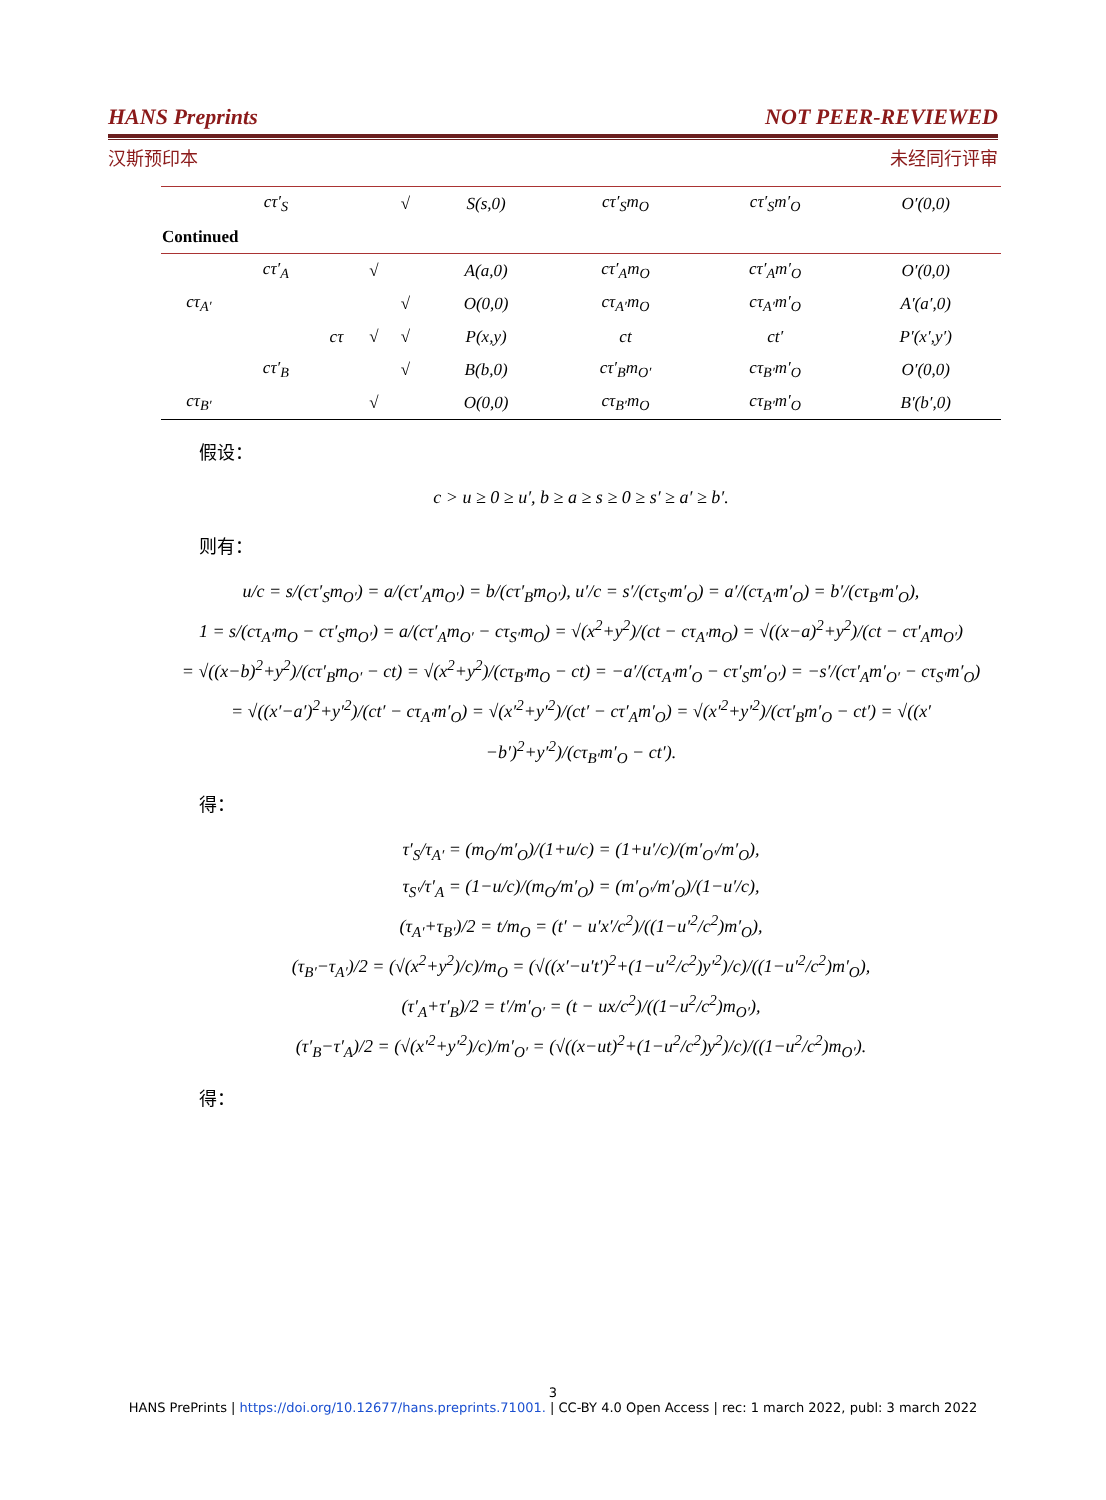HANS Preprints NOT PEER-REVIEWED
汉斯预印本 未经同行评审
| | cτ′<sub>S</sub> | | | √ | S(s,0) | cτ′<sub>S</sub>m<sub>O</sub> | cτ′<sub>S</sub>m′<sub>O</sub> | O′(0,0) |
| Continued | | | | | | | | |
| | cτ′<sub>A</sub> | | √ | | A(a,0) | cτ′<sub>A</sub>m<sub>O</sub> | cτ′<sub>A</sub>m′<sub>O</sub> | O′(0,0) |
| cτ<sub>A′</sub> | | | | √ | O(0,0) | cτ<sub>A′</sub>m<sub>O</sub> | cτ<sub>A′</sub>m′<sub>O</sub> | A′(a′,0) |
| | | cτ | √ | √ | P(x,y) | ct | ct′ | P′(x′,y′) |
| | cτ′<sub>B</sub> | | | √ | B(b,0) | cτ′<sub>B</sub>m<sub>O′</sub> | cτ<sub>B′</sub>m′<sub>O</sub> | O′(0,0) |
| cτ<sub>B′</sub> | | | √ | | O(0,0) | cτ<sub>B′</sub>m<sub>O</sub> | cτ<sub>B′</sub>m′<sub>O</sub> | B′(b′,0) |
假设：
c > u ≥ 0 ≥ u′, b ≥ a ≥ s ≥ 0 ≥ s′ ≥ a′ ≥ b′.
则有：
u/c = s/(cτ′<sub>S</sub>m<sub>O′</sub>) = a/(cτ′<sub>A</sub>m<sub>O′</sub>) = b/(cτ′<sub>B</sub>m<sub>O′</sub>), u′/c = s′/(cτ<sub>S′</sub>m′<sub>O</sub>) = a′/(cτ<sub>A′</sub>m′<sub>O</sub>) = b′/(cτ<sub>B′</sub>m′<sub>O</sub>),
1 = s/(cτ<sub>A′</sub>m<sub>O</sub> − cτ′<sub>S</sub>m<sub>O′</sub>) = a/(cτ′<sub>A</sub>m<sub>O′</sub> − cτ<sub>S′</sub>m<sub>O</sub>) = √(x<sup>2</sup>+y<sup>2</sup>)/(ct − cτ<sub>A′</sub>m<sub>O</sub>) = √((x−a)<sup>2</sup>+y<sup>2</sup>)/(ct − cτ′<sub>A</sub>m<sub>O′</sub>)
= √((x−b)<sup>2</sup>+y<sup>2</sup>)/(cτ′<sub>B</sub>m<sub>O′</sub> − ct) = √(x<sup>2</sup>+y<sup>2</sup>)/(cτ<sub>B′</sub>m<sub>O</sub> − ct) = −a′/(cτ<sub>A′</sub>m′<sub>O</sub> − cτ′<sub>S</sub>m′<sub>O′</sub>) = −s′/(cτ′<sub>A</sub>m′<sub>O′</sub> − cτ<sub>S′</sub>m′<sub>O</sub>)
= √((x′−a′)<sup>2</sup>+y′<sup>2</sup>)/(ct′ − cτ<sub>A′</sub>m′<sub>O</sub>) = √(x′<sup>2</sup>+y′<sup>2</sup>)/(ct′ − cτ′<sub>A</sub>m′<sub>O</sub>) = √(x′<sup>2</sup>+y′<sup>2</sup>)/(cτ′<sub>B</sub>m′<sub>O</sub> − ct′) = √((x′−b′)<sup>2</sup>+y′<sup>2</sup>)/(cτ<sub>B′</sub>m′<sub>O</sub> − ct′).
得：
τ′<sub>S</sub>/τ<sub>A′</sub> = (m<sub>O</sub>/m′<sub>O</sub>)/(1+u/c) = (1+u′/c)/(m′<sub>O′</sub>/m′<sub>O</sub>),
τ<sub>S′</sub>/τ′<sub>A</sub> = (1−u/c)/(m<sub>O</sub>/m′<sub>O</sub>) = (m′<sub>O′</sub>/m′<sub>O</sub>)/(1−u′/c),
(τ<sub>A′</sub>+τ<sub>B′</sub>)/2 = t/m<sub>O</sub> = (t′ − u′x′/c<sup>2</sup>)/((1−u′<sup>2</sup>/c<sup>2</sup>)m′<sub>O</sub>),
(τ<sub>B′</sub>−τ<sub>A′</sub>)/2 = (√(x<sup>2</sup>+y<sup>2</sup>)/c)/m<sub>O</sub> = (√((x′−u′t′)<sup>2</sup>+(1−u′<sup>2</sup>/c<sup>2</sup>)y′<sup>2</sup>)/c)/((1−u′<sup>2</sup>/c<sup>2</sup>)m′<sub>O</sub>),
(τ′<sub>A</sub>+τ′<sub>B</sub>)/2 = t′/m′<sub>O′</sub> = (t − ux/c<sup>2</sup>)/((1−u<sup>2</sup>/c<sup>2</sup>)m<sub>O′</sub>),
(τ′<sub>B</sub>−τ′<sub>A</sub>)/2 = (√(x′<sup>2</sup>+y′<sup>2</sup>)/c)/m′<sub>O′</sub> = (√((x−ut)<sup>2</sup>+(1−u<sup>2</sup>/c<sup>2</sup>)y<sup>2</sup>)/c)/((1−u<sup>2</sup>/c<sup>2</sup>)m<sub>O′</sub>).
得：
3
HANS PrePrints | https://doi.org/10.12677/hans.preprints.71001. | CC-BY 4.0 Open Access | rec: 1 march 2022, publ: 3 march 2022